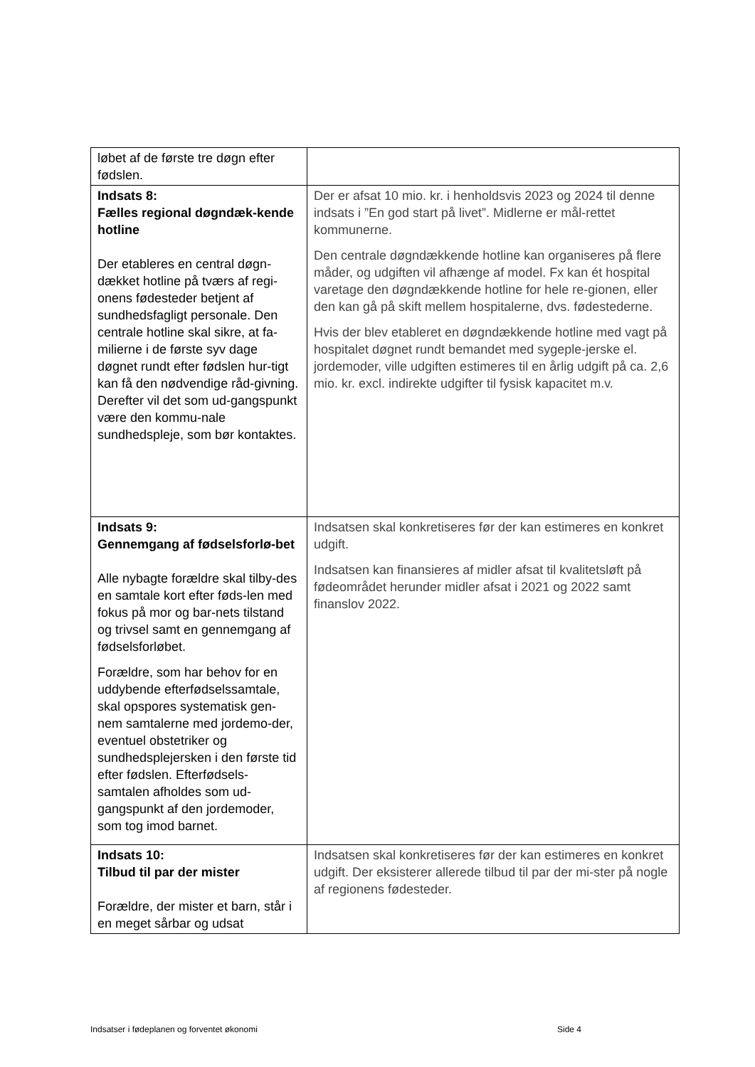| løbet af de første tre døgn efter fødslen. | |
| Indsats 8: Fælles regional døgndæk-kende hotline Der etableres en central døgn-dækket hotline på tværs af regi-onens fødesteder betjent af sundhedsfagligt personale. Den centrale hotline skal sikre, at fa-milierne i de første syv dage døgnet rundt efter fødslen hur-tigt kan få den nødvendige råd-givning. Derefter vil det som ud-gangspunkt være den kommu-nale sundhedspleje, som bør kontaktes. | Der er afsat 10 mio. kr. i henholdsvis 2023 og 2024 til denne indsats i ”En god start på livet”. Midlerne er mål-rettet kommunerne. Den centrale døgndækkende hotline kan organiseres på flere måder, og udgiften vil afhænge af model. Fx kan ét hospital varetage den døgndækkende hotline for hele re-gionen, eller den kan gå på skift mellem hospitalerne, dvs. fødestederne. Hvis der blev etableret en døgndækkende hotline med vagt på hospitalet døgnet rundt bemandet med sygeple-jerske el. jordemoder, ville udgiften estimeres til en årlig udgift på ca. 2,6 mio. kr. excl. indirekte udgifter til fysisk kapacitet m.v. |
| Indsats 9: Gennemgang af fødselsforlø-bet Alle nybagte forældre skal tilby-des en samtale kort efter føds-len med fokus på mor og bar-nets tilstand og trivsel samt en gennemgang af fødselsforløbet. Forældre, som har behov for en uddybende efterfødselssamtale, skal opspores systematisk gen-nem samtalerne med jordemo-der, eventuel obstetriker og sundhedsplejersken i den første tid efter fødslen. Efterfødsels-samtalen afholdes som ud-gangspunkt af den jordemoder, som tog imod barnet. | Indsatsen skal konkretiseres før der kan estimeres en konkret udgift. Indsatsen kan finansieres af midler afsat til kvalitetsløft på fødeområdet herunder midler afsat i 2021 og 2022 samt finanslov 2022. |
| Indsats 10: Tilbud til par der mister Forældre, der mister et barn, står i en meget sårbar og udsat | Indsatsen skal konkretiseres før der kan estimeres en konkret udgift. Der eksisterer allerede tilbud til par der mi-ster på nogle af regionens fødesteder. |
Indsatser i fødeplanen og forventet økonomi Side 4